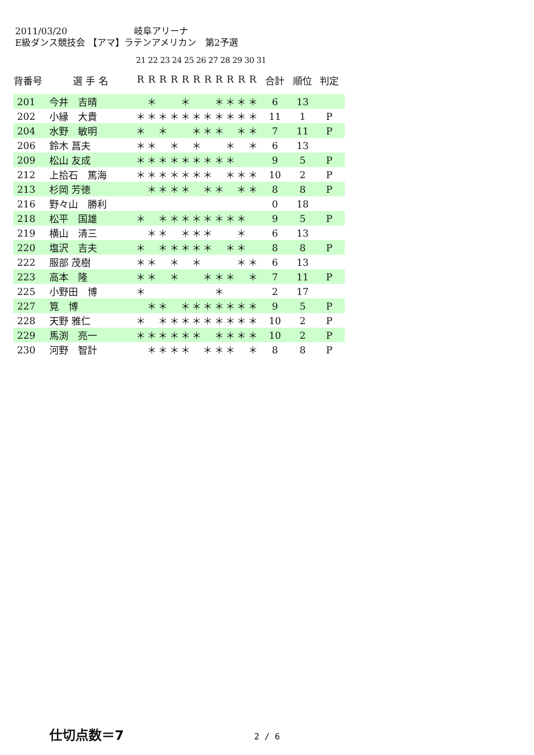2011/03/20 岐阜アリーナ
E級ダンス競技会 【アマ】ラテンアメリカン　第2予選
21 22 23 24 25 26 27 28 29 30 31
| 背番号 | 選 手 名 | R | R | R | R | R | R | R | R | R | R | R | 合計 | 順位 | 判定 |
| --- | --- | --- | --- | --- | --- | --- | --- | --- | --- | --- | --- | --- | --- | --- | --- |
| 201 | 今井 吉晴 | | ＊ | | | ＊ | | | ＊ | ＊ | ＊ | ＊ | 6 | 13 | |
| 202 | 小縁 大貴 | ＊ | ＊ | ＊ | ＊ | ＊ | ＊ | ＊ | ＊ | ＊ | ＊ | ＊ | 11 | 1 | P |
| 204 | 水野 敏明 | ＊ | | ＊ | | | ＊ | ＊ | ＊ | | ＊ | ＊ | 7 | 11 | P |
| 206 | 鈴木 菖夫 | ＊ | ＊ | | ＊ | | ＊ | | | ＊ | | ＊ | 6 | 13 | |
| 209 | 松山 友成 | ＊ | ＊ | ＊ | ＊ | ＊ | ＊ | ＊ | ＊ | ＊ | | | 9 | 5 | P |
| 212 | 上拾石 篤海 | ＊ | ＊ | ＊ | ＊ | ＊ | ＊ | ＊ | | ＊ | ＊ | ＊ | 10 | 2 | P |
| 213 | 杉岡 芳徳 | | ＊ | ＊ | ＊ | ＊ | | ＊ | ＊ | | ＊ | ＊ | 8 | 8 | P |
| 216 | 野々山 勝利 | | | | | | | | | | | | 0 | 18 | |
| 218 | 松平 国雄 | ＊ | | ＊ | ＊ | ＊ | ＊ | ＊ | ＊ | ＊ | ＊ | | 9 | 5 | P |
| 219 | 横山 清三 | | ＊ | ＊ | | ＊ | ＊ | ＊ | | | ＊ | | 6 | 13 | |
| 220 | 塩沢 吉夫 | ＊ | | ＊ | ＊ | ＊ | ＊ | ＊ | | ＊ | ＊ | | 8 | 8 | P |
| 222 | 服部 茂樹 | ＊ | ＊ | | ＊ | | ＊ | | | | ＊ | ＊ | 6 | 13 | |
| 223 | 高本 隆 | ＊ | ＊ | | ＊ | | | ＊ | ＊ | ＊ | | ＊ | 7 | 11 | P |
| 225 | 小野田 博 | ＊ | | | | | | | ＊ | | | | 2 | 17 | |
| 227 | 筧 博 | | ＊ | ＊ | | ＊ | ＊ | ＊ | ＊ | ＊ | ＊ | ＊ | 9 | 5 | P |
| 228 | 天野 雅仁 | ＊ | | ＊ | ＊ | ＊ | ＊ | ＊ | ＊ | ＊ | ＊ | ＊ | 10 | 2 | P |
| 229 | 馬渕 亮一 | ＊ | ＊ | ＊ | ＊ | ＊ | ＊ | | ＊ | ＊ | ＊ | ＊ | 10 | 2 | P |
| 230 | 河野 智計 | | ＊ | ＊ | ＊ | ＊ | | ＊ | ＊ | ＊ | | ＊ | 8 | 8 | P |
仕切点数＝7 2 / 6